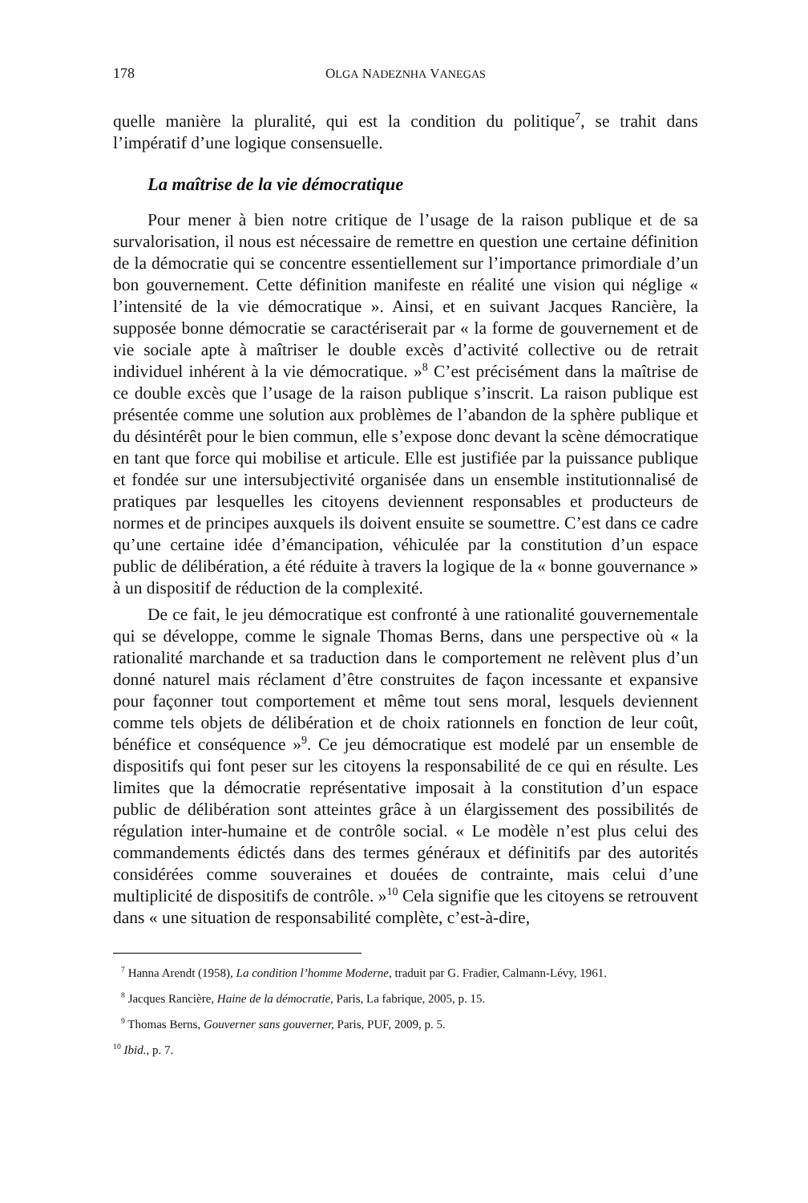178 OLGA NADEZNHA VANEGAS
quelle manière la pluralité, qui est la condition du politique<sup>7</sup>, se trahit dans l’impératif d’une logique consensuelle.
La maîtrise de la vie démocratique
Pour mener à bien notre critique de l’usage de la raison publique et de sa survalorisation, il nous est nécessaire de remettre en question une certaine définition de la démocratie qui se concentre essentiellement sur l’importance primordiale d’un bon gouvernement. Cette définition manifeste en réalité une vision qui néglige « l’intensité de la vie démocratique ». Ainsi, et en suivant Jacques Rancière, la supposée bonne démocratie se caractériserait par « la forme de gouvernement et de vie sociale apte à maîtriser le double excès d’activité collective ou de retrait individuel inhérent à la vie démocratique. »<sup>8</sup> C’est précisément dans la maîtrise de ce double excès que l’usage de la raison publique s’inscrit. La raison publique est présentée comme une solution aux problèmes de l’abandon de la sphère publique et du désintérêt pour le bien commun, elle s’expose donc devant la scène démocratique en tant que force qui mobilise et articule. Elle est justifiée par la puissance publique et fondée sur une intersubjectivité organisée dans un ensemble institutionnalisé de pratiques par lesquelles les citoyens deviennent responsables et producteurs de normes et de principes auxquels ils doivent ensuite se soumettre. C’est dans ce cadre qu’une certaine idée d’émancipation, véhiculée par la constitution d’un espace public de délibération, a été réduite à travers la logique de la « bonne gouvernance » à un dispositif de réduction de la complexité.
De ce fait, le jeu démocratique est confronté à une rationalité gouvernementale qui se développe, comme le signale Thomas Berns, dans une perspective où « la rationalité marchande et sa traduction dans le comportement ne relèvent plus d’un donné naturel mais réclament d’être construites de façon incessante et expansive pour façonner tout comportement et même tout sens moral, lesquels deviennent comme tels objets de délibération et de choix rationnels en fonction de leur coût, bénéfice et conséquence »<sup>9</sup>. Ce jeu démocratique est modelé par un ensemble de dispositifs qui font peser sur les citoyens la responsabilité de ce qui en résulte. Les limites que la démocratie représentative imposait à la constitution d’un espace public de délibération sont atteintes grâce à un élargissement des possibilités de régulation inter-humaine et de contrôle social. « Le modèle n’est plus celui des commandements édictés dans des termes généraux et définitifs par des autorités considérées comme souveraines et douées de contrainte, mais celui d’une multiplicité de dispositifs de contrôle. »<sup>10</sup> Cela signifie que les citoyens se retrouvent dans « une situation de responsabilité complète, c’est-à-dire,
<sup>7</sup> Hanna Arendt (1958), La condition l’homme Moderne, traduit par G. Fradier, Calmann-Lévy, 1961.
<sup>8</sup> Jacques Rancière, Haine de la démocratie, Paris, La fabrique, 2005, p. 15.
<sup>9</sup> Thomas Berns, Gouverner sans gouverner, Paris, PUF, 2009, p. 5.
<sup>10</sup> Ibid., p. 7.